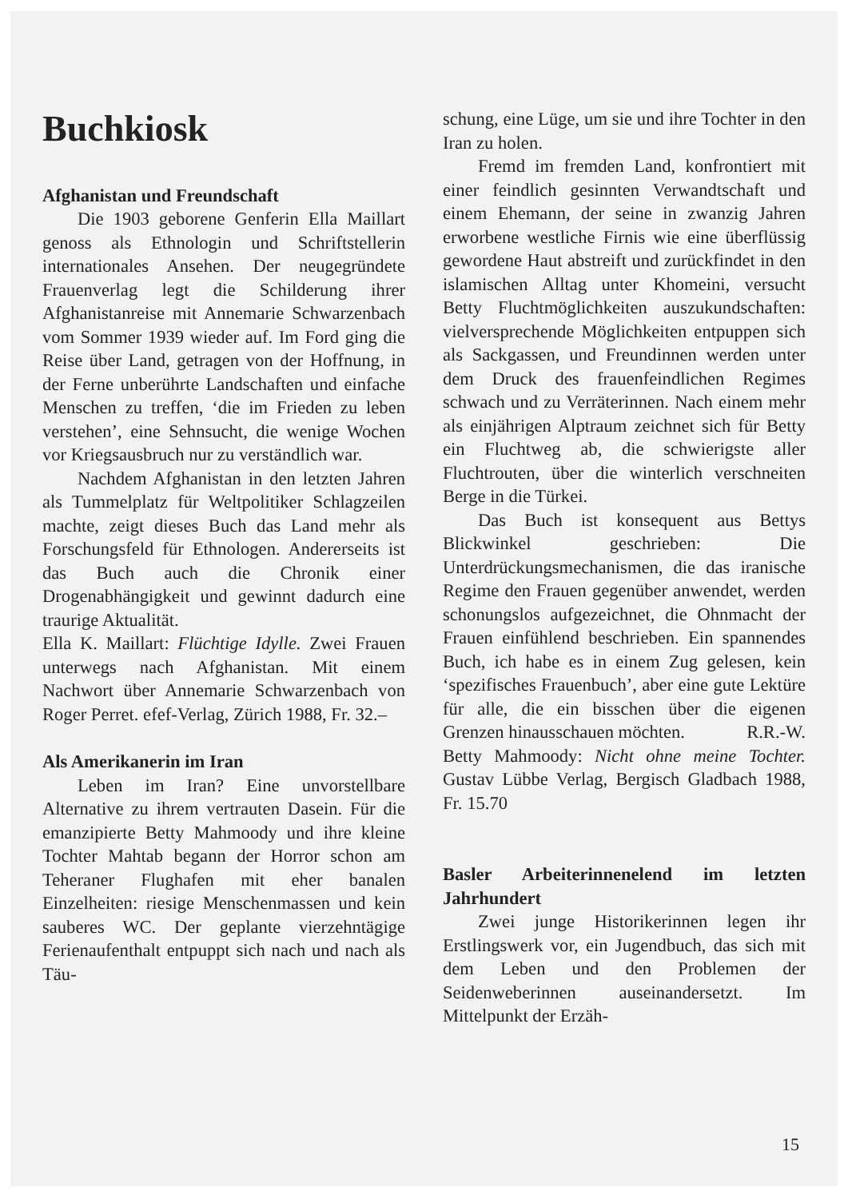Buchkiosk
Afghanistan und Freundschaft
Die 1903 geborene Genferin Ella Maillart genoss als Ethnologin und Schriftstellerin internationales Ansehen. Der neugegründete Frauenverlag legt die Schilderung ihrer Afghanistanreise mit Annemarie Schwarzenbach vom Sommer 1939 wieder auf. Im Ford ging die Reise über Land, getragen von der Hoffnung, in der Ferne unberührte Landschaften und einfache Menschen zu treffen, ‘die im Frieden zu leben verstehen’, eine Sehnsucht, die wenige Wochen vor Kriegsausbruch nur zu verständlich war.
Nachdem Afghanistan in den letzten Jahren als Tummelplatz für Weltpolitiker Schlagzeilen machte, zeigt dieses Buch das Land mehr als Forschungsfeld für Ethnologen. Andererseits ist das Buch auch die Chronik einer Drogenabhängigkeit und gewinnt dadurch eine traurige Aktualität.
Ella K. Maillart: Flüchtige Idylle. Zwei Frauen unterwegs nach Afghanistan. Mit einem Nachwort über Annemarie Schwarzenbach von Roger Perret. efef-Verlag, Zürich 1988, Fr. 32.–
Als Amerikanerin im Iran
Leben im Iran? Eine unvorstellbare Alternative zu ihrem vertrauten Dasein. Für die emanzipierte Betty Mahmoody und ihre kleine Tochter Mahtab begann der Horror schon am Teheraner Flughafen mit eher banalen Einzelheiten: riesige Menschenmassen und kein sauberes WC. Der geplante vierzehntägige Ferienaufenthalt entpuppt sich nach und nach als Täu-
schung, eine Lüge, um sie und ihre Tochter in den Iran zu holen.
Fremd im fremden Land, konfrontiert mit einer feindlich gesinnten Verwandtschaft und einem Ehemann, der seine in zwanzig Jahren erworbene westliche Firnis wie eine überflüssig gewordene Haut abstreift und zurückfindet in den islamischen Alltag unter Khomeini, versucht Betty Fluchtmöglichkeiten auszukundschaften: vielversprechende Möglichkeiten entpuppen sich als Sackgassen, und Freundinnen werden unter dem Druck des frauenfeindlichen Regimes schwach und zu Verräterinnen. Nach einem mehr als einjährigen Alptraum zeichnet sich für Betty ein Fluchtweg ab, die schwierigste aller Fluchtrouten, über die winterlich verschneiten Berge in die Türkei.
Das Buch ist konsequent aus Bettys Blickwinkel geschrieben: Die Unterdrückungsmechanismen, die das iranische Regime den Frauen gegenüber anwendet, werden schonungslos aufgezeichnet, die Ohnmacht der Frauen einfühlend beschrieben. Ein spannendes Buch, ich habe es in einem Zug gelesen, kein ‘spezifisches Frauenbuch’, aber eine gute Lektüre für alle, die ein bisschen über die eigenen Grenzen hinausschauen möchten. R.R.-W.
Betty Mahmoody: Nicht ohne meine Tochter. Gustav Lübbe Verlag, Bergisch Gladbach 1988, Fr. 15.70
Basler Arbeiterinnenelend im letzten Jahrhundert
Zwei junge Historikerinnen legen ihr Erstlingswerk vor, ein Jugendbuch, das sich mit dem Leben und den Problemen der Seidenweberinnen auseinandersetzt. Im Mittelpunkt der Erzäh-
15